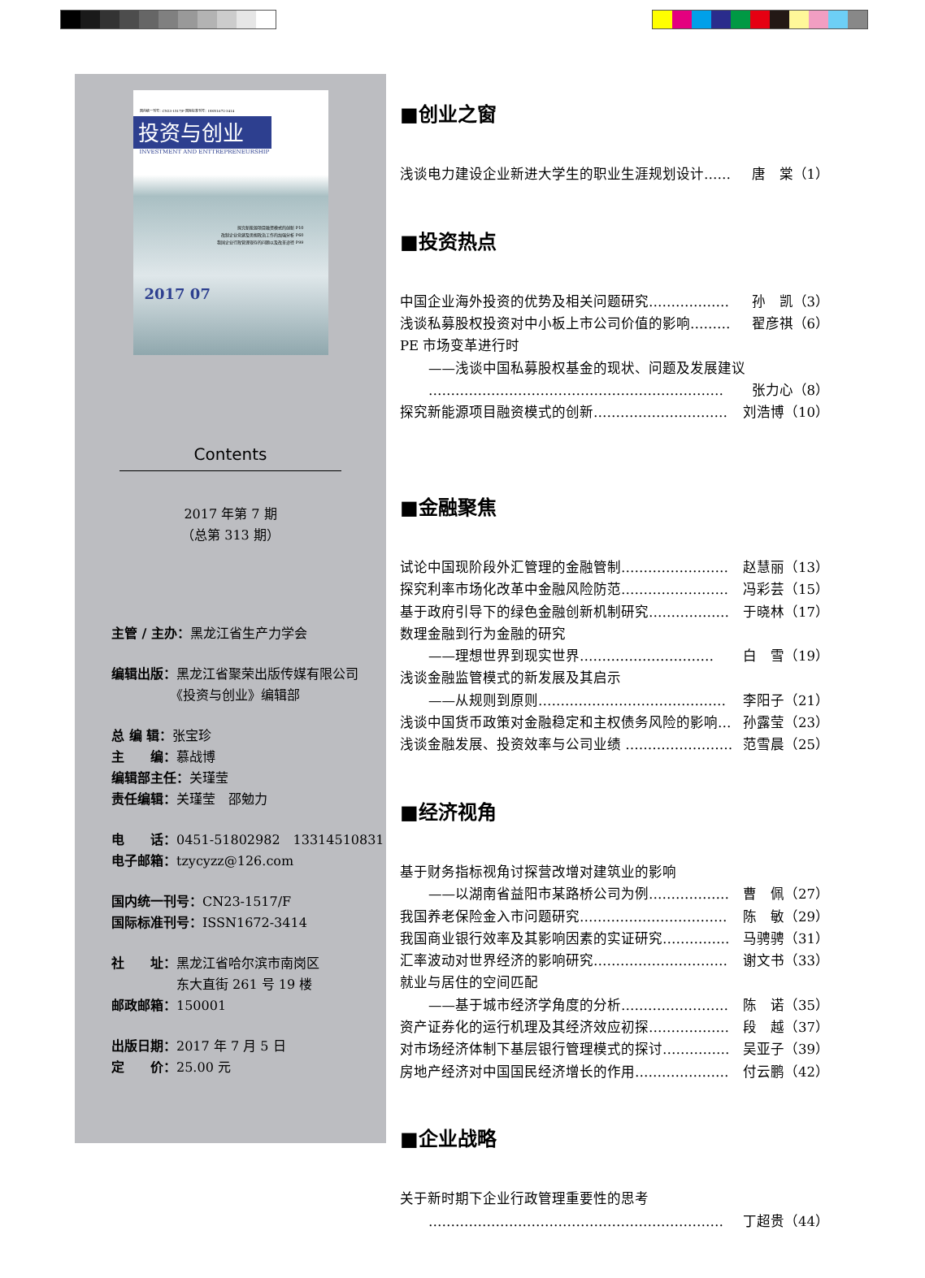国内统一刊号：CN23-1517/F 国际标准刊号：ISSN1672-3414
投资与创业
INVESTMENT AND ENTTREPRENEURSHIP
探究新能源项目融资模式的创新 P10
改制企业党建及思想政治工作的加强分析 P60
我国企业行政管理现存的问题以及改革途径 P99
2017 07
Contents
2017 年第 7 期
（总第 313 期）
主管 / 主办：黑龙江省生产力学会
编辑出版：黑龙江省聚荣出版传媒有限公司
　　　　　《投资与创业》编辑部
总 编 辑：张宝珍
主　　编：慕战博
编辑部主任：关瑾莹
责任编辑：关瑾莹　邵勉力
电　　话：0451-51802982　13314510831
电子邮箱：tzycyzz@126.com
国内统一刊号：CN23-1517/F
国际标准刊号：ISSN1672-3414
社　　址：黑龙江省哈尔滨市南岗区
　　　　　东大直街 261 号 19 楼
邮政邮箱：150001
出版日期：2017 年 7 月 5 日
定　　价：25.00 元
■创业之窗
浅谈电力建设企业新进大学生的职业生涯规划设计…… 唐　棠（1）
■投资热点
中国企业海外投资的优势及相关问题研究……………… 孙　凯（3）
浅谈私募股权投资对中小板上市公司价值的影响……… 翟彦祺（6）
PE 市场变革进行时
——浅谈中国私募股权基金的现状、问题及发展建议
………………………………………………………… 张力心（8）
探究新能源项目融资模式的创新………………………… 刘浩博（10）
■金融聚焦
试论中国现阶段外汇管理的金融管制…………………… 赵慧丽（13）
探究利率市场化改革中金融风险防范…………………… 冯彩芸（15）
基于政府引导下的绿色金融创新机制研究……………… 于晓林（17）
数理金融到行为金融的研究
——理想世界到现实世界………………………… 白　雪（19）
浅谈金融监管模式的新发展及其启示
——从规则到原则…………………………………… 李阳子（21）
浅谈中国货币政策对金融稳定和主权债务风险的影响… 孙露莹（23）
浅谈金融发展、投资效率与公司业绩 …………………… 范雪晨（25）
■经济视角
基于财务指标视角讨探营改增对建筑业的影响
——以湖南省益阳市某路桥公司为例……………… 曹　佩（27）
我国养老保险金入市问题研究…………………………… 陈　敏（29）
我国商业银行效率及其影响因素的实证研究…………… 马骋骋（31）
汇率波动对世界经济的影响研究………………………… 谢文书（33）
就业与居住的空间匹配
——基于城市经济学角度的分析…………………… 陈　诺（35）
资产证券化的运行机理及其经济效应初探……………… 段　越（37）
对市场经济体制下基层银行管理模式的探讨…………… 吴亚子（39）
房地产经济对中国国民经济增长的作用………………… 付云鹏（42）
■企业战略
关于新时期下企业行政管理重要性的思考
………………………………………………………… 丁超贵（44）